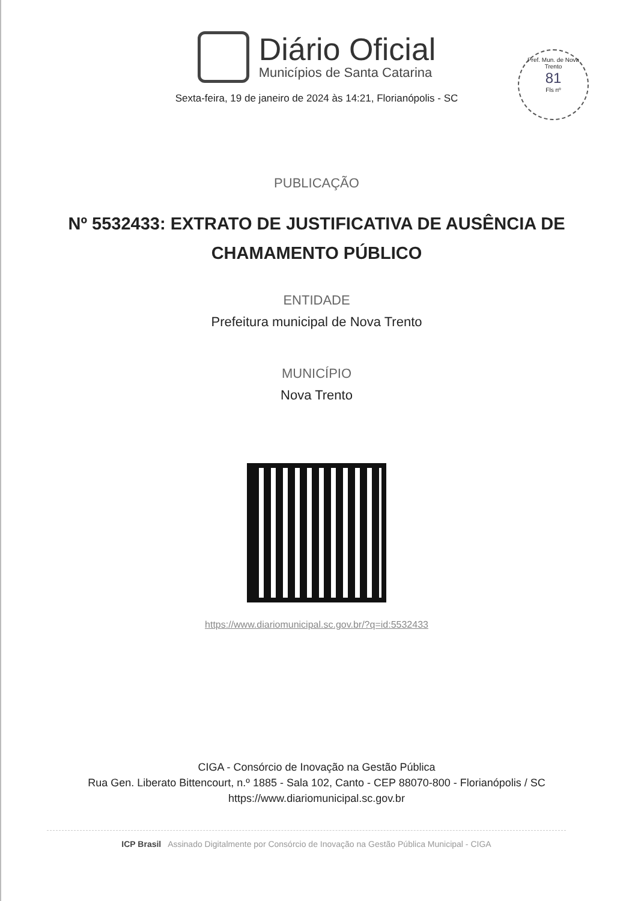Diário Oficial
Municípios de Santa Catarina
Sexta-feira, 19 de janeiro de 2024 às 14:21, Florianópolis - SC
Pref. Mun. de Nova Trento
81
Fls nº
PUBLICAÇÃO
Nº 5532433: EXTRATO DE JUSTIFICATIVA DE AUSÊNCIA DE
CHAMAMENTO PÚBLICO
ENTIDADE
Prefeitura municipal de Nova Trento
MUNICÍPIO
Nova Trento
https://www.diariomunicipal.sc.gov.br/?q=id:5532433
CIGA - Consórcio de Inovação na Gestão Pública
Rua Gen. Liberato Bittencourt, n.º 1885 - Sala 102, Canto - CEP 88070-800 - Florianópolis / SC
https://www.diariomunicipal.sc.gov.br
ICP Brasil Assinado Digitalmente por Consórcio de Inovação na Gestão Pública Municipal - CIGA